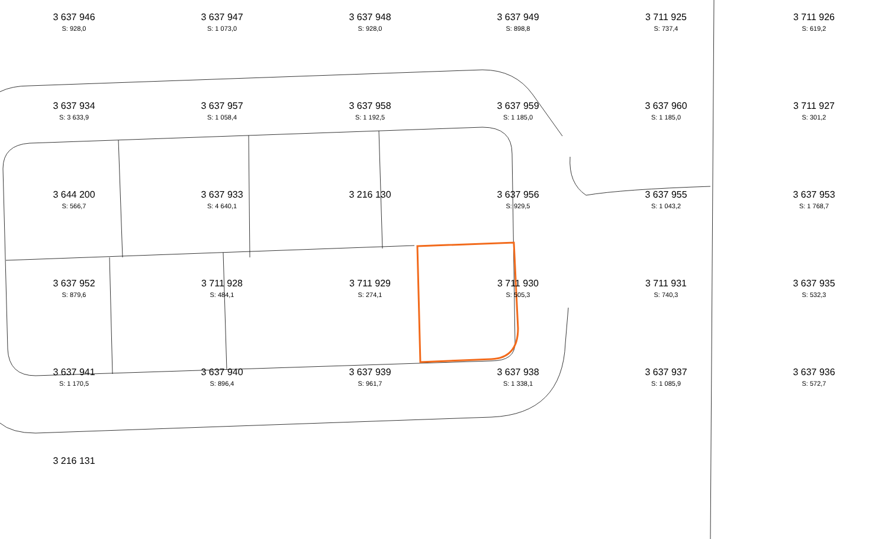3 637 946
S: 928,0
3 637 947
S: 1 073,0
3 637 948
S: 928,0
3 637 949
S: 898,8
3 711 925
S: 737,4
3 711 926
S: 619,2
3 637 934
S: 3 633,9
3 637 957
S: 1 058,4
3 637 958
S: 1 192,5
3 637 959
S: 1 185,0
3 637 960
S: 1 185,0
3 711 927
S: 301,2
3 644 200
S: 566,7
3 637 933
S: 4 640,1
3 216 130
3 637 956
S: 929,5
3 637 955
S: 1 043,2
3 637 953
S: 1 768,7
3 637 952
S: 879,6
3 711 928
S: 484,1
3 711 929
S: 274,1
3 711 930
S: 505,3
3 711 931
S: 740,3
3 637 935
S: 532,3
3 637 941
S: 1 170,5
3 637 940
S: 896,4
3 637 939
S: 961,7
3 637 938
S: 1 338,1
3 637 937
S: 1 085,9
3 637 936
S: 572,7
3 216 131